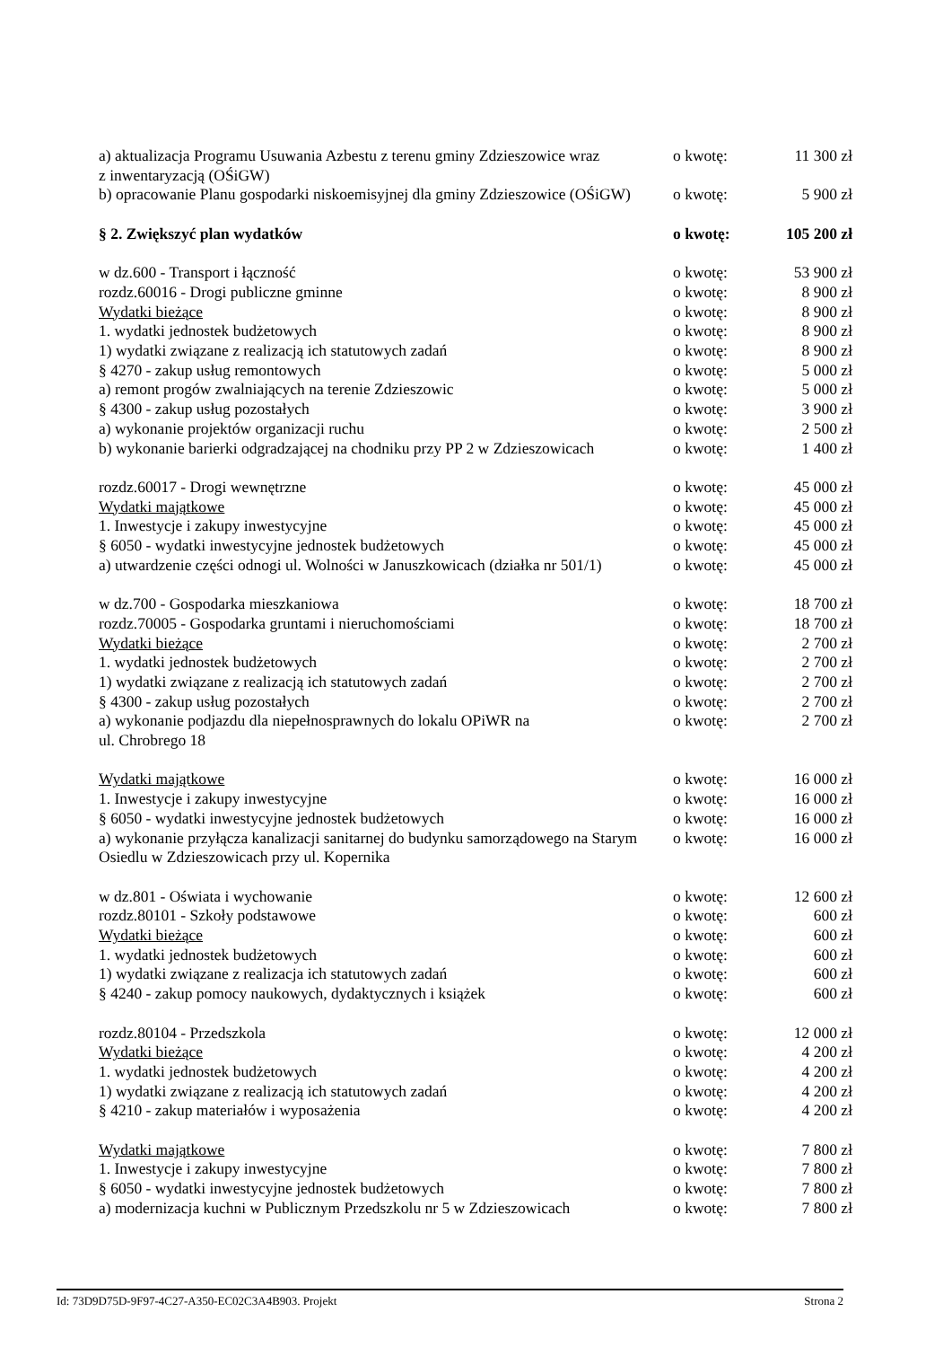| a) aktualizacja Programu Usuwania Azbestu z terenu gminy Zdzieszowice wraz z inwentaryzacją (OŚiGW) | o kwotę: | 11 300 zł |
| b) opracowanie Planu gospodarki niskoemisyjnej dla gminy Zdzieszowice (OŚiGW) | o kwotę: | 5 900 zł |
| § 2. Zwiększyć plan wydatków | o kwotę: | 105 200 zł |
| w dz.600 - Transport i łączność | o kwotę: | 53 900 zł |
| rozdz.60016 - Drogi publiczne gminne | o kwotę: | 8 900 zł |
| Wydatki bieżące | o kwotę: | 8 900 zł |
| 1. wydatki jednostek budżetowych | o kwotę: | 8 900 zł |
| 1) wydatki związane z realizacją ich statutowych zadań | o kwotę: | 8 900 zł |
| § 4270 - zakup usług remontowych | o kwotę: | 5 000 zł |
| a) remont progów zwalniających na terenie Zdzieszowic | o kwotę: | 5 000 zł |
| § 4300 - zakup usług pozostałych | o kwotę: | 3 900 zł |
| a) wykonanie projektów organizacji ruchu | o kwotę: | 2 500 zł |
| b) wykonanie barierki odgradzającej na chodniku przy PP 2 w Zdzieszowicach | o kwotę: | 1 400 zł |
| rozdz.60017 - Drogi wewnętrzne | o kwotę: | 45 000 zł |
| Wydatki majątkowe | o kwotę: | 45 000 zł |
| 1. Inwestycje i zakupy inwestycyjne | o kwotę: | 45 000 zł |
| § 6050 - wydatki inwestycyjne jednostek budżetowych | o kwotę: | 45 000 zł |
| a) utwardzenie części odnogi ul. Wolności w Januszkowicach (działka nr 501/1) | o kwotę: | 45 000 zł |
| w dz.700 - Gospodarka mieszkaniowa | o kwotę: | 18 700 zł |
| rozdz.70005 - Gospodarka gruntami i nieruchomościami | o kwotę: | 18 700 zł |
| Wydatki bieżące | o kwotę: | 2 700 zł |
| 1. wydatki jednostek budżetowych | o kwotę: | 2 700 zł |
| 1) wydatki związane z realizacją ich statutowych zadań | o kwotę: | 2 700 zł |
| § 4300 - zakup usług pozostałych | o kwotę: | 2 700 zł |
| a) wykonanie podjazdu dla niepełnosprawnych do lokalu OPiWR na ul. Chrobrego 18 | o kwotę: | 2 700 zł |
| Wydatki majątkowe | o kwotę: | 16 000 zł |
| 1. Inwestycje i zakupy inwestycyjne | o kwotę: | 16 000 zł |
| § 6050 - wydatki inwestycyjne jednostek budżetowych | o kwotę: | 16 000 zł |
| a) wykonanie przyłącza kanalizacji sanitarnej do budynku samorządowego na Starym Osiedlu w Zdzieszowicach przy ul. Kopernika | o kwotę: | 16 000 zł |
| w dz.801 - Oświata i wychowanie | o kwotę: | 12 600 zł |
| rozdz.80101 - Szkoły podstawowe | o kwotę: | 600 zł |
| Wydatki bieżące | o kwotę: | 600 zł |
| 1. wydatki jednostek budżetowych | o kwotę: | 600 zł |
| 1) wydatki związane z realizacja ich statutowych zadań | o kwotę: | 600 zł |
| § 4240 - zakup pomocy naukowych, dydaktycznych i książek | o kwotę: | 600 zł |
| rozdz.80104 - Przedszkola | o kwotę: | 12 000 zł |
| Wydatki bieżące | o kwotę: | 4 200 zł |
| 1. wydatki jednostek budżetowych | o kwotę: | 4 200 zł |
| 1) wydatki związane z realizacją ich statutowych zadań | o kwotę: | 4 200 zł |
| § 4210 - zakup materiałów i wyposażenia | o kwotę: | 4 200 zł |
| Wydatki majątkowe | o kwotę: | 7 800 zł |
| 1. Inwestycje i zakupy inwestycyjne | o kwotę: | 7 800 zł |
| § 6050 - wydatki inwestycyjne jednostek budżetowych | o kwotę: | 7 800 zł |
| a) modernizacja kuchni w Publicznym Przedszkolu nr 5 w Zdzieszowicach | o kwotę: | 7 800 zł |
Id: 73D9D75D-9F97-4C27-A350-EC02C3A4B903. Projekt Strona 2